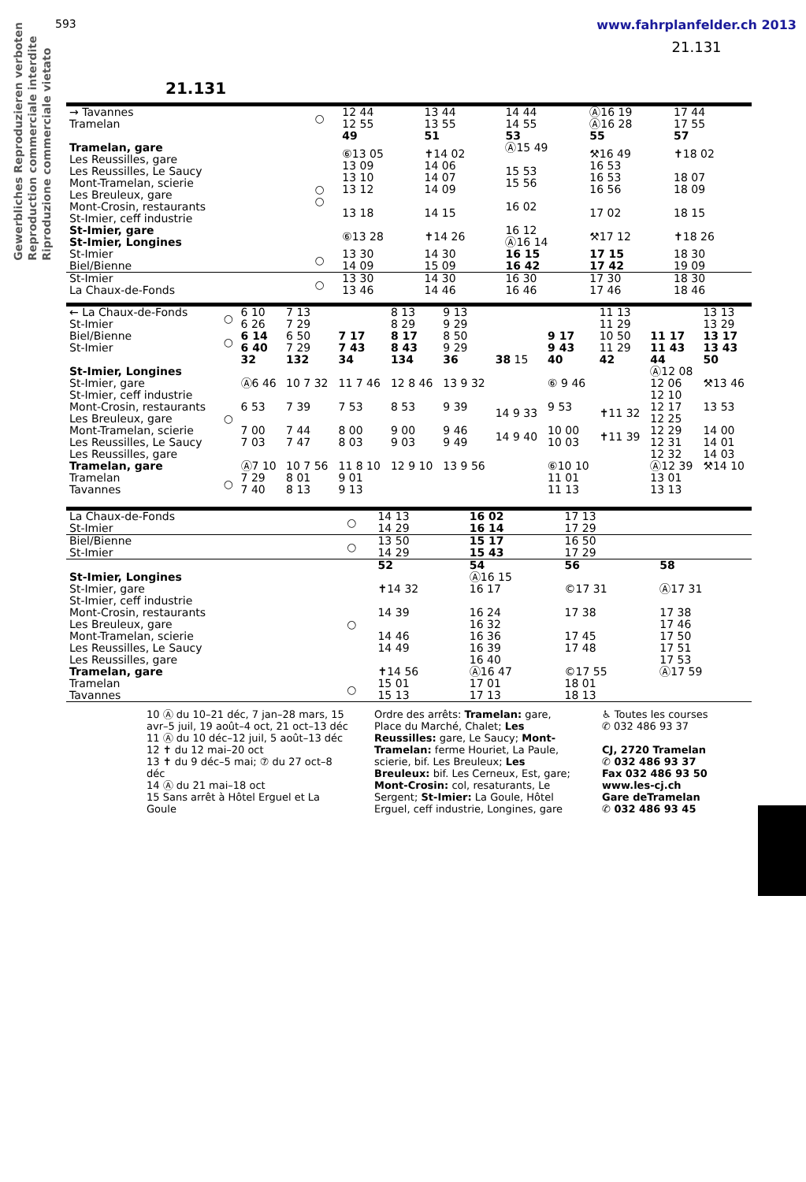Gewerbliches Reproduzieren verboten
Reproduction commerciale interdite
Riproduzione commerciale vietato
593 www.fahrplanfelder.ch 2013
21.131
21.131
| → Tavannes Tramelan | ○ | 12 44 12 55 | 13 44 13 55 | 14 44 14 55 | Ⓐ16 19 Ⓐ16 28 | 17 44 17 55 |
| | | 49 | 51 | 53 | 55 | 57 |
| Tramelan, gare Les Reussilles, gare Les Reussilles, Le Saucy Mont-Tramelan, scierie Les Breuleux, gare Mont-Crosin, restaurants St-Imier, ceff industrie St-Imier, gare St-Imier, Longines | ○ ○ | ⑥13 05 13 09 13 10 13 12 13 18 ⑥13 28 | ✝14 02 14 06 14 07 14 09 14 15 ✝14 26 | Ⓐ15 49 15 53 15 56 16 02 16 12 Ⓐ16 14 | ⚒16 49 16 53 16 53 16 56 17 02 ⚒17 12 | ✝18 02 18 07 18 09 18 15 ✝18 26 |
| St-Imier Biel/Bienne | ○ | 13 30 14 09 | 14 30 15 09 | 16 15 16 42 | 17 15 17 42 | 18 30 19 09 |
| St-Imier La Chaux-de-Fonds | ○ | 13 30 13 46 | 14 30 14 46 | 16 30 16 46 | 17 30 17 46 | 18 30 18 46 |
| ← La Chaux-de-Fonds St-Imier | ○ | 6 10 6 26 | 7 13 7 29 | | 8 13 8 29 | 9 13 9 29 | | | 11 13 11 29 | | 13 13 13 29 |
| Biel/Bienne St-Imier | ○ | 6 14 6 40 | 6 50 7 29 | 7 17 7 43 | 8 17 8 43 | 8 50 9 29 | | 9 17 9 43 | 10 50 11 29 | 11 17 11 43 | 13 17 13 43 |
| | | 32 | 132 | 34 | 134 | 36 | 38 15 | 40 | 42 | 44 | 50 |
| St-Imier, Longines St-Imier, gare St-Imier, ceff industrie Mont-Crosin, restaurants Les Breuleux, gare Mont-Tramelan, scierie Les Reussilles, Le Saucy Les Reussilles, gare Tramelan, gare | ○ | Ⓐ6 46 6 53 7 00 7 03 Ⓐ7 10 | 10 7 32 7 39 7 44 7 47 10 7 56 | 11 7 46 7 53 8 00 8 03 11 8 10 | 12 8 46 8 53 9 00 9 03 12 9 10 | 13 9 32 9 39 9 46 9 49 13 9 56 | 14 9 33 14 9 40 | ⑥ 9 46 9 53 10 00 10 03 ⑥10 10 | ✝11 32 ✝11 39 | Ⓐ12 08 12 06 12 10 12 17 12 25 12 29 12 31 12 32 Ⓐ12 39 | ⚒13 46 13 53 14 00 14 01 14 03 ⚒14 10 |
| Tramelan Tavannes | ○ | 7 29 7 40 | 8 01 8 13 | 9 01 9 13 | | | | 11 01 11 13 | | 13 01 13 13 | |
| La Chaux-de-Fonds St-Imier | ○ | 14 13 14 29 | 16 02 16 14 | 17 13 17 29 | |
| Biel/Bienne St-Imier | ○ | 13 50 14 29 | 15 17 15 43 | 16 50 17 29 | |
| | | 52 | 54 | 56 | 58 |
| St-Imier, Longines St-Imier, gare St-Imier, ceff industrie Mont-Crosin, restaurants Les Breuleux, gare Mont-Tramelan, scierie Les Reussilles, Le Saucy Les Reussilles, gare Tramelan, gare | ○ | ✝14 32 14 39 14 46 14 49 ✝14 56 | Ⓐ16 15 16 17 16 24 16 32 16 36 16 39 16 40 Ⓐ16 47 | ©17 31 17 38 17 45 17 48 ©17 55 | Ⓐ17 31 17 38 17 46 17 50 17 51 17 53 Ⓐ17 59 |
| Tramelan Tavannes | ○ | 15 01 15 13 | 17 01 17 13 | 18 01 18 13 | |
10 Ⓐ du 10–21 déc, 7 jan–28 mars, 15 avr–5 juil, 19 août–4 oct, 21 oct–13 déc
11 Ⓐ du 10 déc–12 juil, 5 août–13 déc
12 ✝ du 12 mai–20 oct
13 ✝ du 9 déc–5 mai; ⑦ du 27 oct–8 déc
14 Ⓐ du 21 mai–18 oct
15 Sans arrêt à Hôtel Erguel et La Goule
Ordre des arrêts: Tramelan: gare, Place du Marché, Chalet; Les Reussilles: gare, Le Saucy; Mont-Tramelan: ferme Houriet, La Paule, scierie, bif. Les Breuleux; Les Breuleux: bif. Les Cerneux, Est, gare; Mont-Crosin: col, resaturants, Le Sergent; St-Imier: La Goule, Hôtel Erguel, ceff industrie, Longines, gare
♿ Toutes les courses
✆ 032 486 93 37
CJ, 2720 Tramelan
✆ 032 486 93 37
Fax 032 486 93 50
www.les-cj.ch
Gare deTramelan
✆ 032 486 93 45